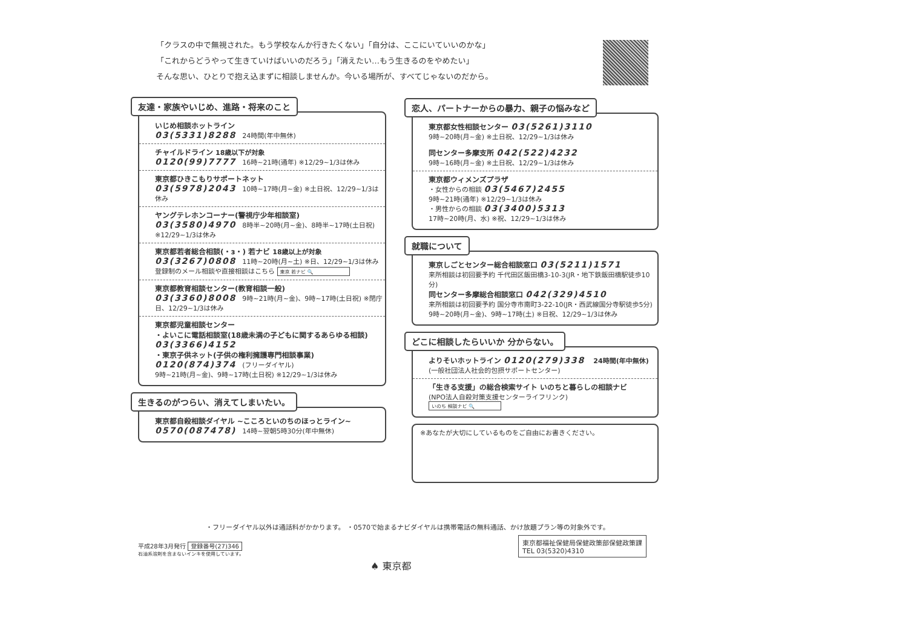「クラスの中で無視された。もう学校なんか行きたくない」「自分は、ここにいていいのかな」
「これからどうやって生きていけばいいのだろう」「消えたい…もう生きるのをやめたい」
そんな思い、ひとりで抱え込まずに相談しませんか。今いる場所が、すべてじゃないのだから。
友達・家族やいじめ、進路・将来のこと
いじめ相談ホットライン
03(5331)8288 24時間(年中無休)
チャイルドライン 18歳以下が対象
0120(99)7777 16時~21時(通年) ※12/29~1/3は休み
東京都ひきこもりサポートネット
03(5978)2043 10時~17時(月~金) ※土日祝、12/29~1/3は休み
ヤングテレホンコーナー(警視庁少年相談室)
03(3580)4970 8時半~20時(月~金)、8時半~17時(土日祝) ※12/29~1/3は休み
東京都若者総合相談(・з・) 若ナビ 18歳以上が対象
03(3267)0808 11時~20時(月~土) ※日、12/29~1/3は休み
登録制のメール相談や直接相談はこちら 東京 若ナビ 🔍
東京都教育相談センター(教育相談一般)
03(3360)8008 9時~21時(月~金)、9時~17時(土日祝) ※閉庁日、12/29~1/3は休み
東京都児童相談センター
・よいこに電話相談室(18歳未満の子どもに関するあらゆる相談)
03(3366)4152
・東京子供ネット(子供の権利擁護専門相談事業)
0120(874)374 (フリーダイヤル)
9時~21時(月~金)、9時~17時(土日祝) ※12/29~1/3は休み
生きるのがつらい、消えてしまいたい。
東京都自殺相談ダイヤル ~こころといのちのほっとライン~
0570(087478) 14時~翌朝5時30分(年中無休)
恋人、パートナーからの暴力、親子の悩みなど
東京都女性相談センター 03(5261)3110
9時~20時(月~金) ※土日祝、12/29~1/3は休み
同センター多摩支所 042(522)4232
9時~16時(月~金) ※土日祝、12/29~1/3は休み
東京都ウィメンズプラザ
・女性からの相談 03(5467)2455
9時~21時(通年) ※12/29~1/3は休み
・男性からの相談 03(3400)5313
17時~20時(月、水) ※祝、12/29~1/3は休み
就職について
東京しごとセンター総合相談窓口 03(5211)1571
来所相談は初回要予約 千代田区飯田橋3-10-3(JR・地下鉄飯田橋駅徒歩10分)
同センター多摩総合相談窓口 042(329)4510
来所相談は初回要予約 国分寺市南町3-22-10(JR・西武線国分寺駅徒歩5分)
9時~20時(月~金)、9時~17時(土) ※日祝、12/29~1/3は休み
どこに相談したらいいか 分からない。
よりそいホットライン 0120(279)338 24時間(年中無休)
(一般社団法人社会的包摂サポートセンター)
「生きる支援」の総合検索サイト いのちと暮らしの相談ナビ
(NPO法人自殺対策支援センターライフリンク)
いのち 相談ナビ 🔍
※あなたが大切にしているものをご自由にお書きください。
・フリーダイヤル以外は通話料がかかります。 ・0570で始まるナビダイヤルは携帯電話の無料通話、かけ放題プラン等の対象外です。
平成28年3月発行 登録番号(27)346
石油系溶剤を含まないインキを使用しています。
東京都福祉保健局保健政策部保健政策課
TEL 03(5320)4310
♠ 東京都